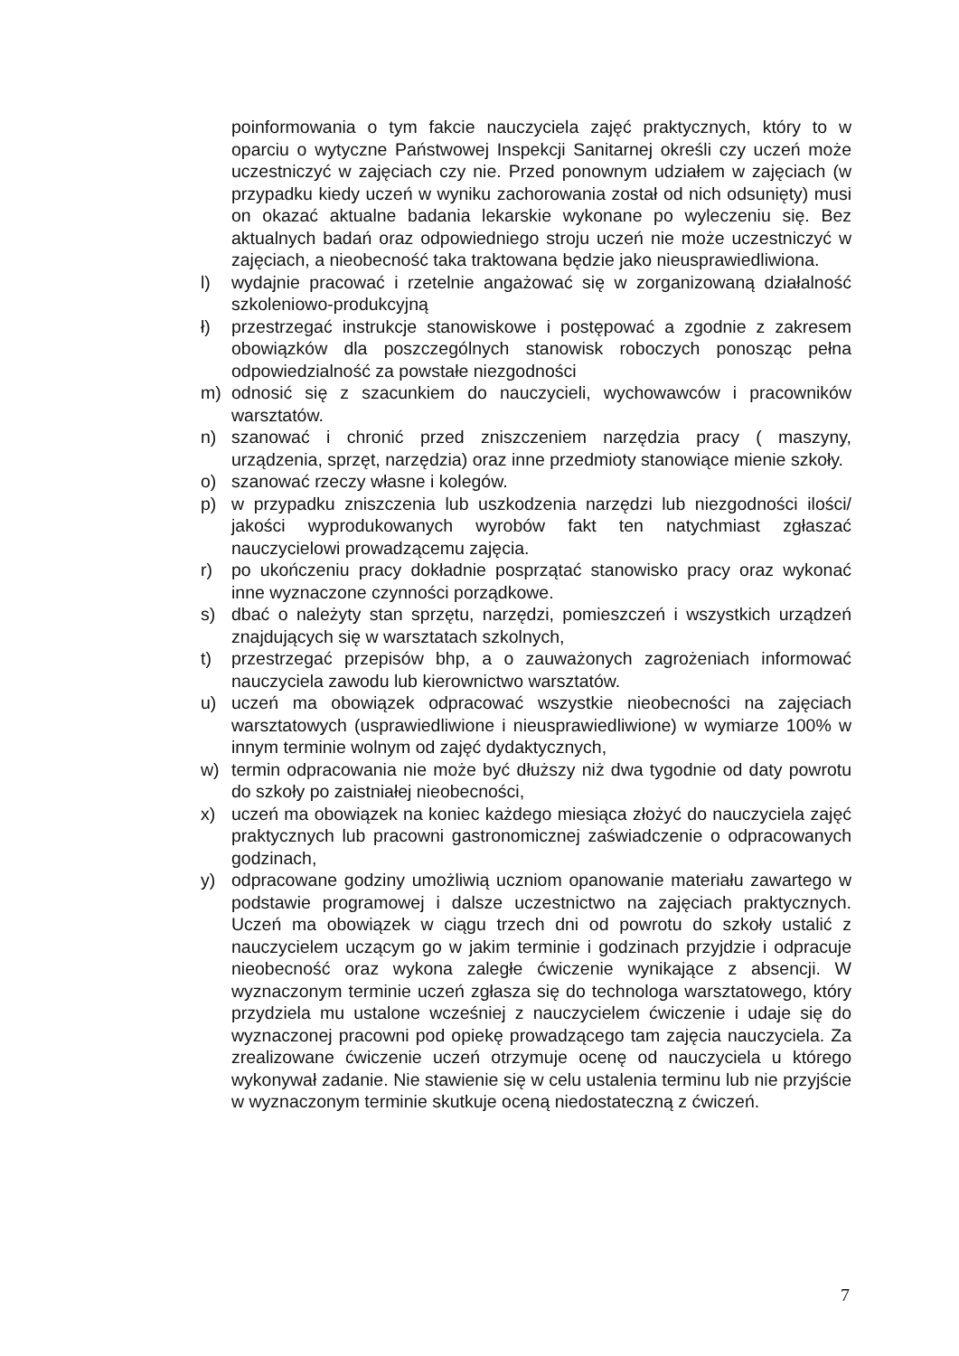poinformowania o tym fakcie nauczyciela zajęć praktycznych, który to w oparciu o wytyczne Państwowej Inspekcji Sanitarnej określi czy uczeń może uczestniczyć w zajęciach czy nie. Przed ponownym udziałem w zajęciach (w przypadku kiedy uczeń w wyniku zachorowania został od nich odsunięty) musi on okazać aktualne badania lekarskie wykonane po wyleczeniu się. Bez aktualnych badań oraz odpowiedniego stroju uczeń nie może uczestniczyć w zajęciach, a nieobecność taka traktowana będzie jako nieusprawiedliwiona.
l) wydajnie pracować i rzetelnie angażować się w zorganizowaną działalność szkoleniowo-produkcyjną
ł) przestrzegać instrukcje stanowiskowe i postępować a zgodnie z zakresem obowiązków dla poszczególnych stanowisk roboczych ponosząc pełna odpowiedzialność za powstałe niezgodności
m) odnosić się z szacunkiem do nauczycieli, wychowawców i pracowników warsztatów.
n) szanować i chronić przed zniszczeniem narzędzia pracy ( maszyny, urządzenia, sprzęt, narzędzia) oraz inne przedmioty stanowiące mienie szkoły.
o) szanować rzeczy własne i kolegów.
p) w przypadku zniszczenia lub uszkodzenia narzędzi lub niezgodności ilości/ jakości wyprodukowanych wyrobów fakt ten natychmiast zgłaszać nauczycielowi prowadzącemu zajęcia.
r) po ukończeniu pracy dokładnie posprzątać stanowisko pracy oraz wykonać inne wyznaczone czynności porządkowe.
s) dbać o należyty stan sprzętu, narzędzi, pomieszczeń i wszystkich urządzeń znajdujących się w warsztatach szkolnych,
t) przestrzegać przepisów bhp, a o zauważonych zagrożeniach informować nauczyciela zawodu lub kierownictwo warsztatów.
u) uczeń ma obowiązek odpracować wszystkie nieobecności na zajęciach warsztatowych (usprawiedliwione i nieusprawiedliwione) w wymiarze 100% w innym terminie wolnym od zajęć dydaktycznych,
w) termin odpracowania nie może być dłuższy niż dwa tygodnie od daty powrotu do szkoły po zaistniałej nieobecności,
x) uczeń ma obowiązek na koniec każdego miesiąca złożyć do nauczyciela zajęć praktycznych lub pracowni gastronomicznej zaświadczenie o odpracowanych godzinach,
y) odpracowane godziny umożliwią uczniom opanowanie materiału zawartego w podstawie programowej i dalsze uczestnictwo na zajęciach praktycznych. Uczeń ma obowiązek w ciągu trzech dni od powrotu do szkoły ustalić z nauczycielem uczącym go w jakim terminie i godzinach przyjdzie i odpracuje nieobecność oraz wykona zaległe ćwiczenie wynikające z absencji. W wyznaczonym terminie uczeń zgłasza się do technologa warsztatowego, który przydziela mu ustalone wcześniej z nauczycielem ćwiczenie i udaje się do wyznaczonej pracowni pod opiekę prowadzącego tam zajęcia nauczyciela. Za zrealizowane ćwiczenie uczeń otrzymuje ocenę od nauczyciela u którego wykonywał zadanie. Nie stawienie się w celu ustalenia terminu lub nie przyjście w wyznaczonym terminie skutkuje oceną niedostateczną z ćwiczeń.
7